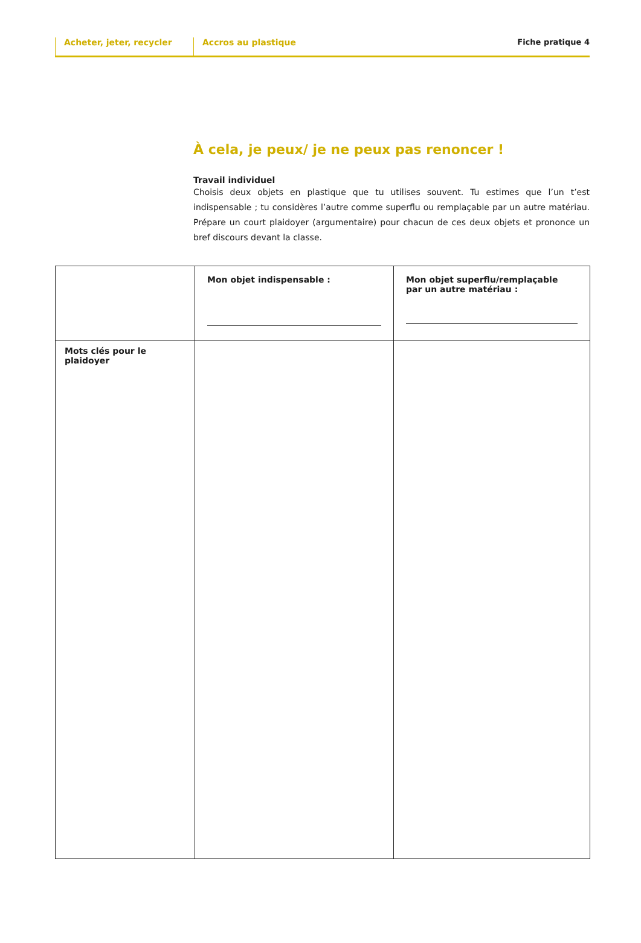Acheter, jeter, recycler Accros au plastique Fiche pratique 4
À cela, je peux/ je ne peux pas renoncer !
Travail individuel
Choisis deux objets en plastique que tu utilises souvent. Tu estimes que l’un t’est indispensable ; tu considères l’autre comme superflu ou remplaçable par un autre matériau. Prépare un court plaidoyer (argumentaire) pour chacun de ces deux objets et prononce un bref discours devant la classe.
| | Mon objet indispensable : | Mon objet superflu/remplaçable par un autre matériau : |
| Mots clés pour le plaidoyer | | |